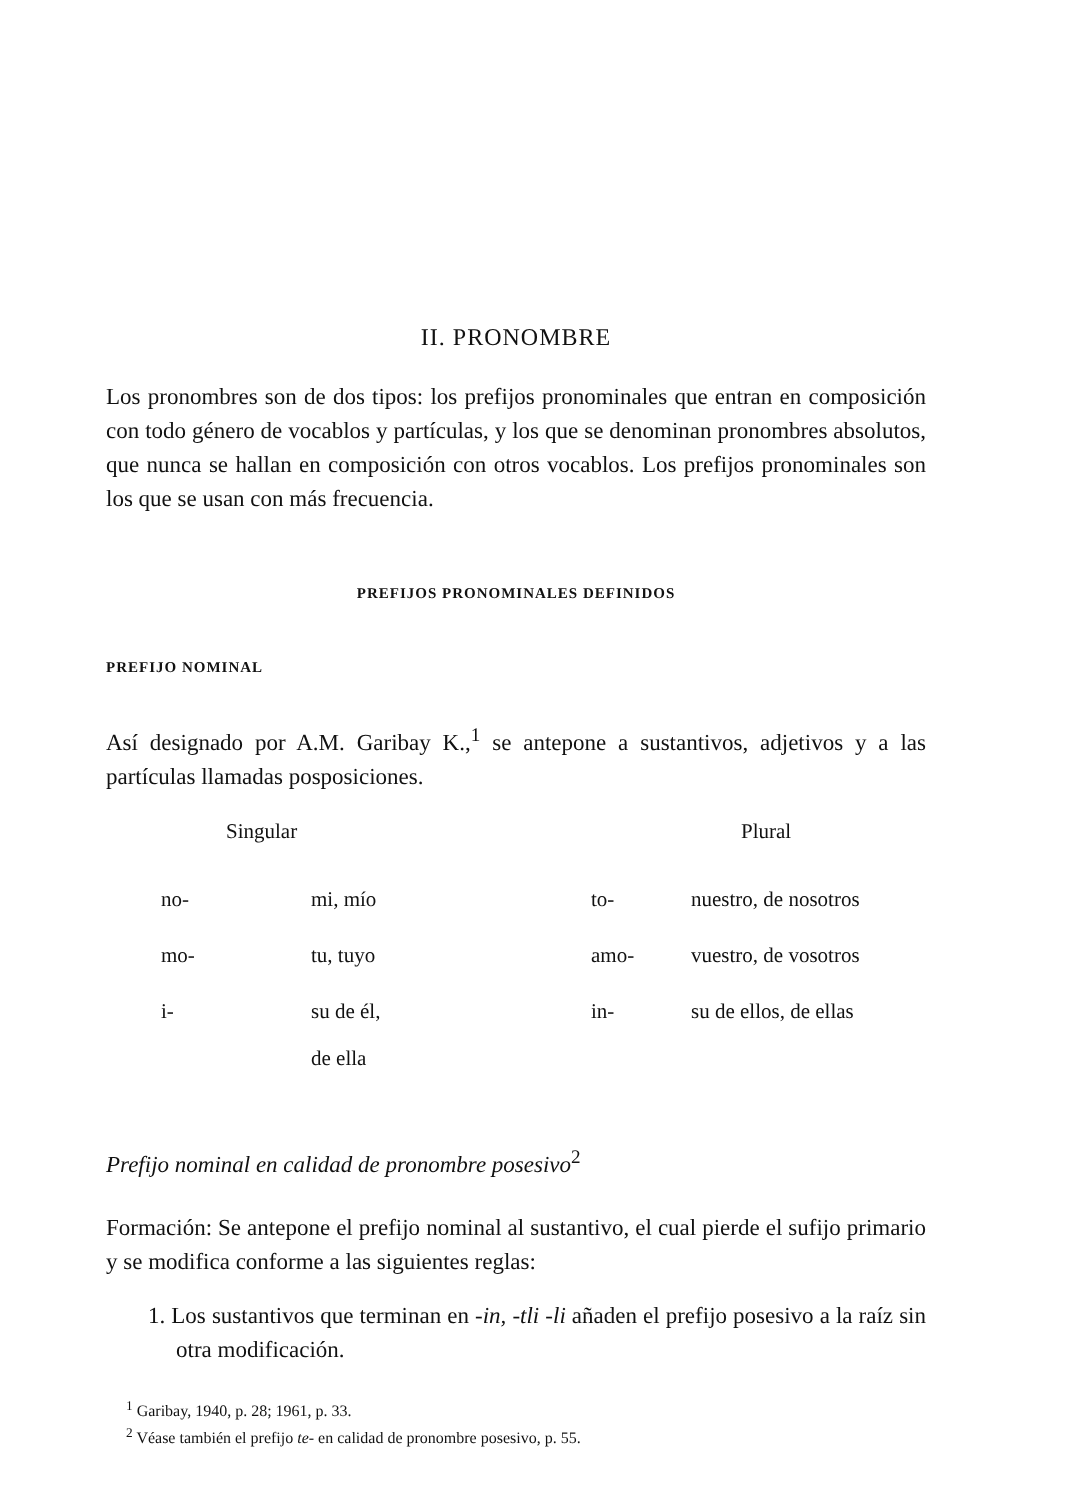II. PRONOMBRE
Los pronombres son de dos tipos: los prefijos pronominales que entran en composición con todo género de vocablos y partículas, y los que se denominan pronombres absolutos, que nunca se hallan en composición con otros vocablos. Los prefijos pronominales son los que se usan con más frecuencia.
PREFIJOS PRONOMINALES DEFINIDOS
PREFIJO NOMINAL
Así designado por A.M. Garibay K.,<sup>1</sup> se antepone a sustantivos, adjetivos y a las partículas llamadas posposiciones.
| Singular | | Plural | |
| --- | --- | --- | --- |
| no- | mi, mío | to- | nuestro, de nosotros |
| mo- | tu, tuyo | amo- | vuestro, de vosotros |
| i- | su de él, de ella | in- | su de ellos, de ellas |
Prefijo nominal en calidad de pronombre posesivo<sup>2</sup>
Formación: Se antepone el prefijo nominal al sustantivo, el cual pierde el sufijo primario y se modifica conforme a las siguientes reglas:
1. Los sustantivos que terminan en -in, -tli -li añaden el prefijo posesivo a la raíz sin otra modificación.
<sup>1</sup> Garibay, 1940, p. 28; 1961, p. 33.
<sup>2</sup> Véase también el prefijo te- en calidad de pronombre posesivo, p. 55.